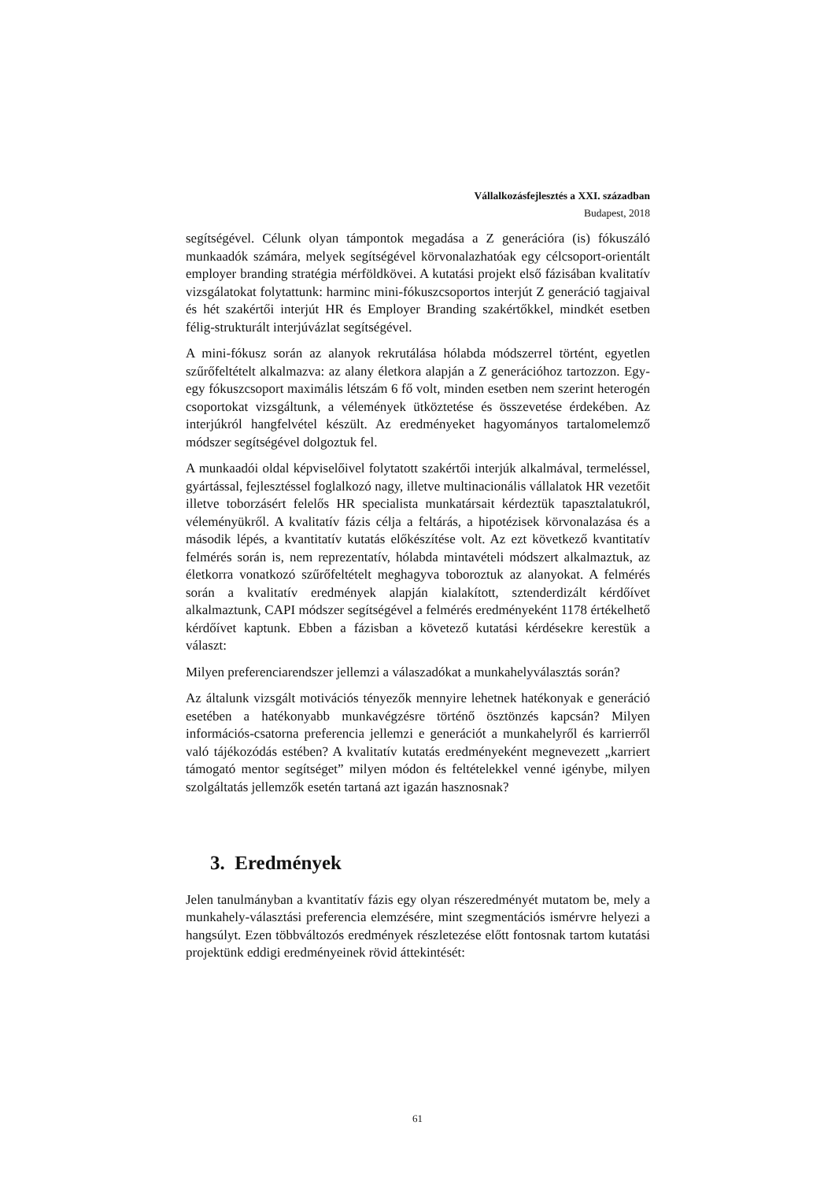Vállalkozásfejlesztés a XXI. században
Budapest, 2018
segítségével. Célunk olyan támpontok megadása a Z generációra (is) fókuszáló munkaadók számára, melyek segítségével körvonalazhatóak egy célcsoport-orientált employer branding stratégia mérföldkövei. A kutatási projekt első fázisában kvalitatív vizsgálatokat folytattunk: harminc mini-fókuszcsoportos interjút Z generáció tagjaival és hét szakértői interjút HR és Employer Branding szakértőkkel, mindkét esetben félig-strukturált interjúvázlat segítségével.
A mini-fókusz során az alanyok rekrutálása hólabda módszerrel történt, egyetlen szűrőfeltételt alkalmazva: az alany életkora alapján a Z generációhoz tartozzon. Egy-egy fókuszcsoport maximális létszám 6 fő volt, minden esetben nem szerint heterogén csoportokat vizsgáltunk, a vélemények ütköztetése és összevetése érdekében. Az interjúkról hangfelvétel készült. Az eredményeket hagyományos tartalomelemző módszer segítségével dolgoztuk fel.
A munkaadói oldal képviselőivel folytatott szakértői interjúk alkalmával, termeléssel, gyártással, fejlesztéssel foglalkozó nagy, illetve multinacionális vállalatok HR vezetőit illetve toborzásért felelős HR specialista munkatársait kérdeztük tapasztalatukról, véleményükről. A kvalitatív fázis célja a feltárás, a hipotézisek körvonalazása és a második lépés, a kvantitatív kutatás előkészítése volt. Az ezt következő kvantitatív felmérés során is, nem reprezentatív, hólabda mintavételi módszert alkalmaztuk, az életkorra vonatkozó szűrőfeltételt meghagyva toboroztuk az alanyokat. A felmérés során a kvalitatív eredmények alapján kialakított, sztenderdizált kérdőívet alkalmaztunk, CAPI módszer segítségével a felmérés eredményeként 1178 értékelhető kérdőívet kaptunk. Ebben a fázisban a követező kutatási kérdésekre kerestük a választ:
Milyen preferenciarendszer jellemzi a válaszadókat a munkahelyválasztás során?
Az általunk vizsgált motivációs tényezők mennyire lehetnek hatékonyak e generáció esetében a hatékonyabb munkavégzésre történő ösztönzés kapcsán? Milyen információs-csatorna preferencia jellemzi e generációt a munkahelyről és karrierről való tájékozódás estében? A kvalitatív kutatás eredményeként megnevezett „karriert támogató mentor segítséget” milyen módon és feltételekkel venné igénybe, milyen szolgáltatás jellemzők esetén tartaná azt igazán hasznosnak?
3. Eredmények
Jelen tanulmányban a kvantitatív fázis egy olyan részeredményét mutatom be, mely a munkahely-választási preferencia elemzésére, mint szegmentációs ismérvre helyezi a hangsúlyt. Ezen többváltozós eredmények részletezése előtt fontosnak tartom kutatási projektünk eddigi eredményeinek rövid áttekintését:
61